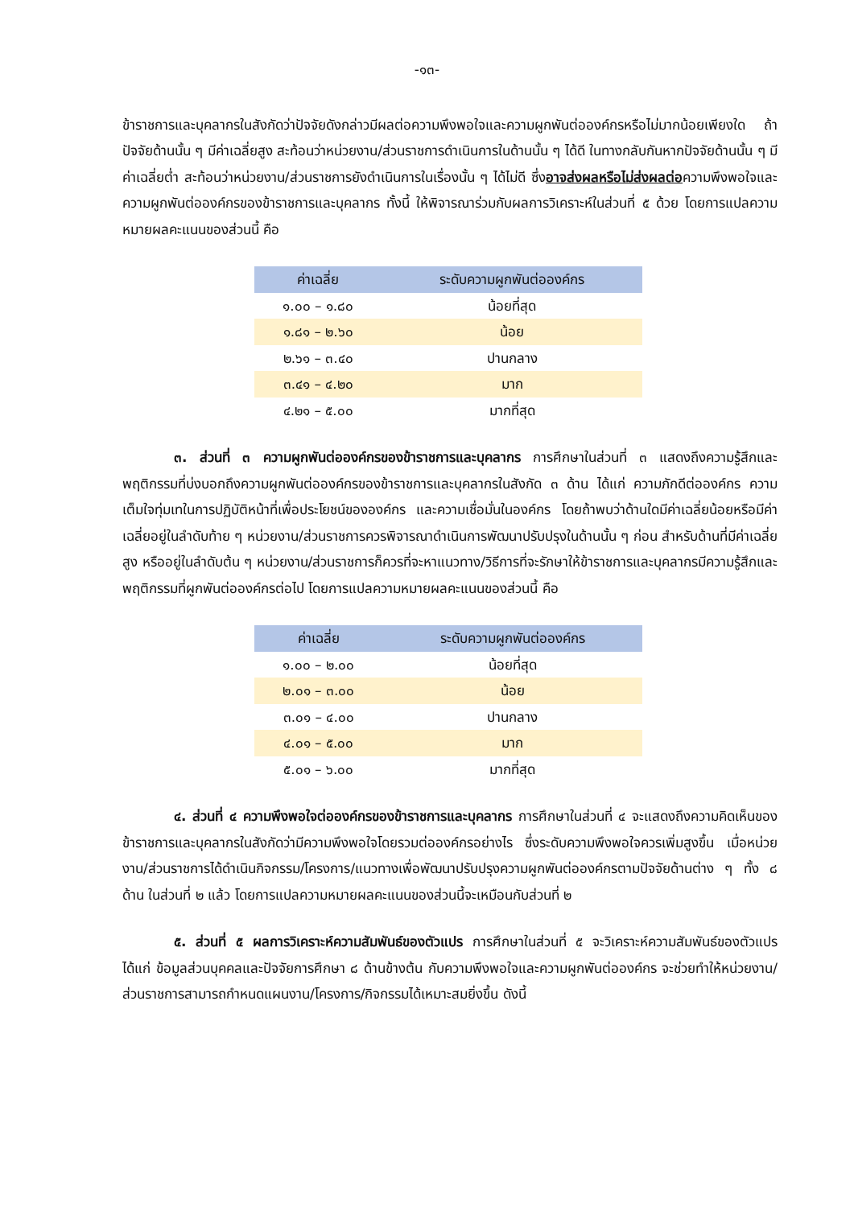-๑๓-
ข้าราชการและบุคลากรในสังกัดว่าปัจจัยดังกล่าวมีผลต่อความพึงพอใจและความผูกพันต่อองค์กรหรือไม่มากน้อยเพียงใด ถ้าปัจจัยด้านนั้น ๆ มีค่าเฉลี่ยสูง สะท้อนว่าหน่วยงาน/ส่วนราชการดำเนินการในด้านนั้น ๆ ได้ดี ในทางกลับกันหากปัจจัยด้านนั้น ๆ มีค่าเฉลี่ยต่ำ สะท้อนว่าหน่วยงาน/ส่วนราชการยังดำเนินการในเรื่องนั้น ๆ ได้ไม่ดี ซึ่งอาจส่งผลหรือไม่ส่งผลต่อความพึงพอใจและความผูกพันต่อองค์กรของข้าราชการและบุคลากร ทั้งนี้ ให้พิจารณาร่วมกับผลการวิเคราะห์ในส่วนที่ ๕ ด้วย โดยการแปลความหมายผลคะแนนของส่วนนี้ คือ
| ค่าเฉลี่ย | ระดับความผูกพันต่อองค์กร |
| --- | --- |
| ๑.๐๐ – ๑.๘๐ | น้อยที่สุด |
| ๑.๘๑ – ๒.๖๐ | น้อย |
| ๒.๖๑ – ๓.๔๐ | ปานกลาง |
| ๓.๔๑ – ๔.๒๐ | มาก |
| ๔.๒๑ – ๕.๐๐ | มากที่สุด |
๓. ส่วนที่ ๓ ความผูกพันต่อองค์กรของข้าราชการและบุคลากร การศึกษาในส่วนที่ ๓ แสดงถึงความรู้สึกและพฤติกรรมที่บ่งบอกถึงความผูกพันต่อองค์กรของข้าราชการและบุคลากรในสังกัด ๓ ด้าน ได้แก่ ความภักดีต่อองค์กร ความเต็มใจทุ่มเทในการปฏิบัติหน้าที่เพื่อประโยชน์ขององค์กร และความเชื่อมั่นในองค์กร โดยถ้าพบว่าด้านใดมีค่าเฉลี่ยน้อยหรือมีค่าเฉลี่ยอยู่ในลำดับท้าย ๆ หน่วยงาน/ส่วนราชการควรพิจารณาดำเนินการพัฒนาปรับปรุงในด้านนั้น ๆ ก่อน สำหรับด้านที่มีค่าเฉลี่ยสูง หรืออยู่ในลำดับต้น ๆ หน่วยงาน/ส่วนราชการก็ควรที่จะหาแนวทาง/วิธีการที่จะรักษาให้ข้าราชการและบุคลากรมีความรู้สึกและพฤติกรรมที่ผูกพันต่อองค์กรต่อไป โดยการแปลความหมายผลคะแนนของส่วนนี้ คือ
| ค่าเฉลี่ย | ระดับความผูกพันต่อองค์กร |
| --- | --- |
| ๑.๐๐ – ๒.๐๐ | น้อยที่สุด |
| ๒.๐๑ – ๓.๐๐ | น้อย |
| ๓.๐๑ – ๔.๐๐ | ปานกลาง |
| ๔.๐๑ – ๕.๐๐ | มาก |
| ๕.๐๑ – ๖.๐๐ | มากที่สุด |
๔. ส่วนที่ ๔ ความพึงพอใจต่อองค์กรของข้าราชการและบุคลากร การศึกษาในส่วนที่ ๔ จะแสดงถึงความคิดเห็นของข้าราชการและบุคลากรในสังกัดว่ามีความพึงพอใจโดยรวมต่อองค์กรอย่างไร ซึ่งระดับความพึงพอใจควรเพิ่มสูงขึ้น เมื่อหน่วยงาน/ส่วนราชการได้ดำเนินกิจกรรม/โครงการ/แนวทางเพื่อพัฒนาปรับปรุงความผูกพันต่อองค์กรตามปัจจัยด้านต่าง ๆ ทั้ง ๘ ด้าน ในส่วนที่ ๒ แล้ว โดยการแปลความหมายผลคะแนนของส่วนนี้จะเหมือนกับส่วนที่ ๒
๕. ส่วนที่ ๕ ผลการวิเคราะห์ความสัมพันธ์ของตัวแปร การศึกษาในส่วนที่ ๕ จะวิเคราะห์ความสัมพันธ์ของตัวแปร ได้แก่ ข้อมูลส่วนบุคคลและปัจจัยการศึกษา ๘ ด้านข้างต้น กับความพึงพอใจและความผูกพันต่อองค์กร จะช่วยทำให้หน่วยงาน/ส่วนราชการสามารถกำหนดแผนงาน/โครงการ/กิจกรรมได้เหมาะสมยิ่งขึ้น ดังนี้